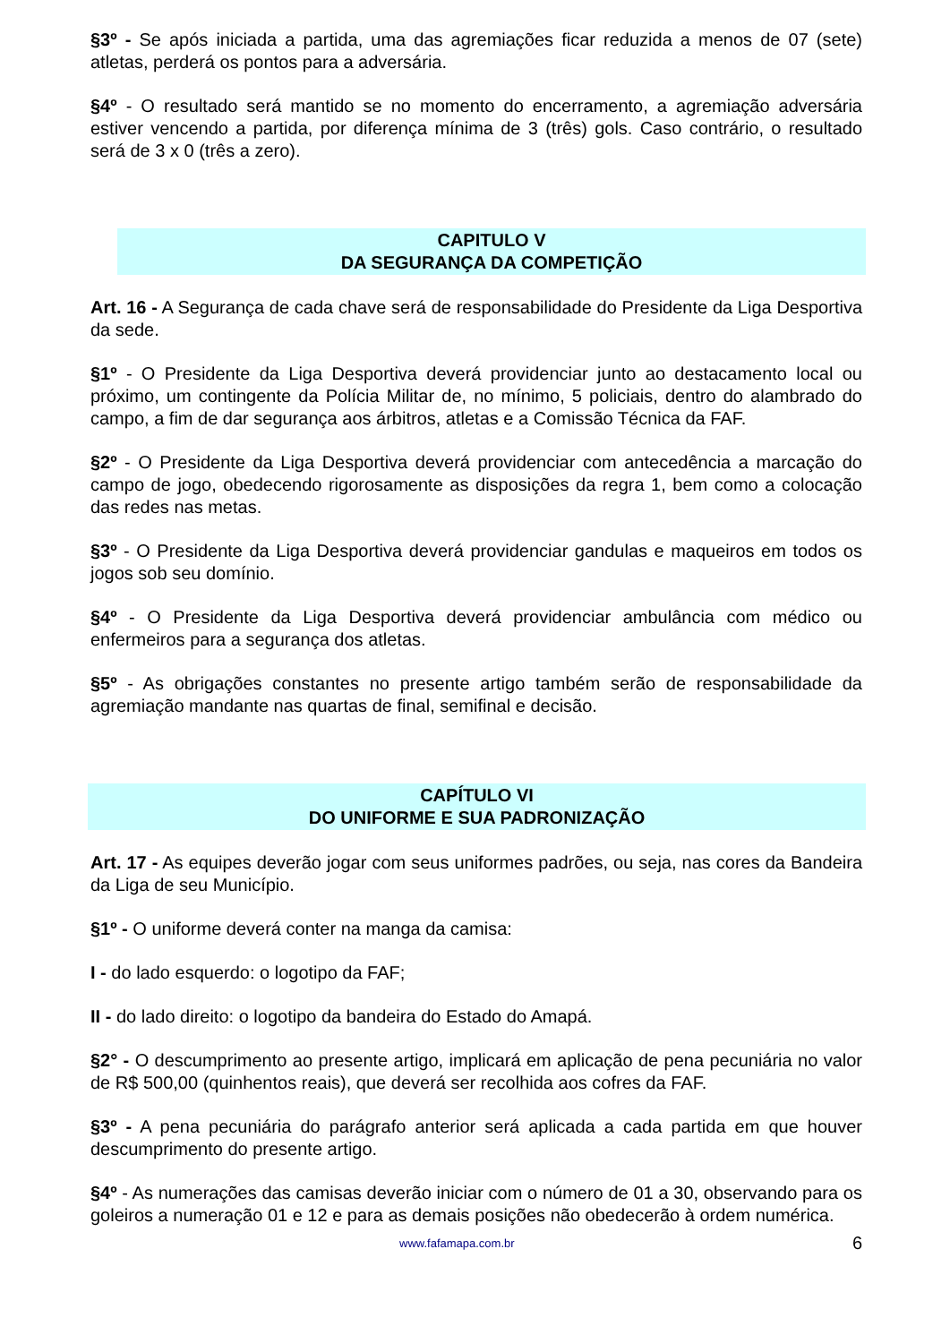§3º - Se após iniciada a partida, uma das agremiações ficar reduzida a menos de 07 (sete) atletas, perderá os pontos para a adversária.
§4º - O resultado será mantido se no momento do encerramento, a agremiação adversária estiver vencendo a partida, por diferença mínima de 3 (três) gols. Caso contrário, o resultado será de 3 x 0 (três a zero).
CAPITULO V
DA SEGURANÇA DA COMPETIÇÃO
Art. 16 - A Segurança de cada chave será de responsabilidade do Presidente da Liga Desportiva da sede.
§1º - O Presidente da Liga Desportiva deverá providenciar junto ao destacamento local ou próximo, um contingente da Polícia Militar de, no mínimo, 5 policiais, dentro do alambrado do campo, a fim de dar segurança aos árbitros, atletas e a Comissão Técnica da FAF.
§2º - O Presidente da Liga Desportiva deverá providenciar com antecedência a marcação do campo de jogo, obedecendo rigorosamente as disposições da regra 1, bem como a colocação das redes nas metas.
§3º - O Presidente da Liga Desportiva deverá providenciar gandulas e maqueiros em todos os jogos sob seu domínio.
§4º - O Presidente da Liga Desportiva deverá providenciar ambulância com médico ou enfermeiros para a segurança dos atletas.
§5º - As obrigações constantes no presente artigo também serão de responsabilidade da agremiação mandante nas quartas de final, semifinal e decisão.
CAPÍTULO VI
DO UNIFORME E SUA PADRONIZAÇÃO
Art. 17 - As equipes deverão jogar com seus uniformes padrões, ou seja, nas cores da Bandeira da Liga de seu Município.
§1º - O uniforme deverá conter na manga da camisa:
I - do lado esquerdo: o logotipo da FAF;
II - do lado direito: o logotipo da bandeira do Estado do Amapá.
§2° - O descumprimento ao presente artigo, implicará em aplicação de pena pecuniária no valor de R$ 500,00 (quinhentos reais), que deverá ser recolhida aos cofres da FAF.
§3º - A pena pecuniária do parágrafo anterior será aplicada a cada partida em que houver descumprimento do presente artigo.
§4º - As numerações das camisas deverão iniciar com o número de 01 a 30, observando para os goleiros a numeração 01 e 12 e para as demais posições não obedecerão à ordem numérica.
www.fafamapa.com.br 6